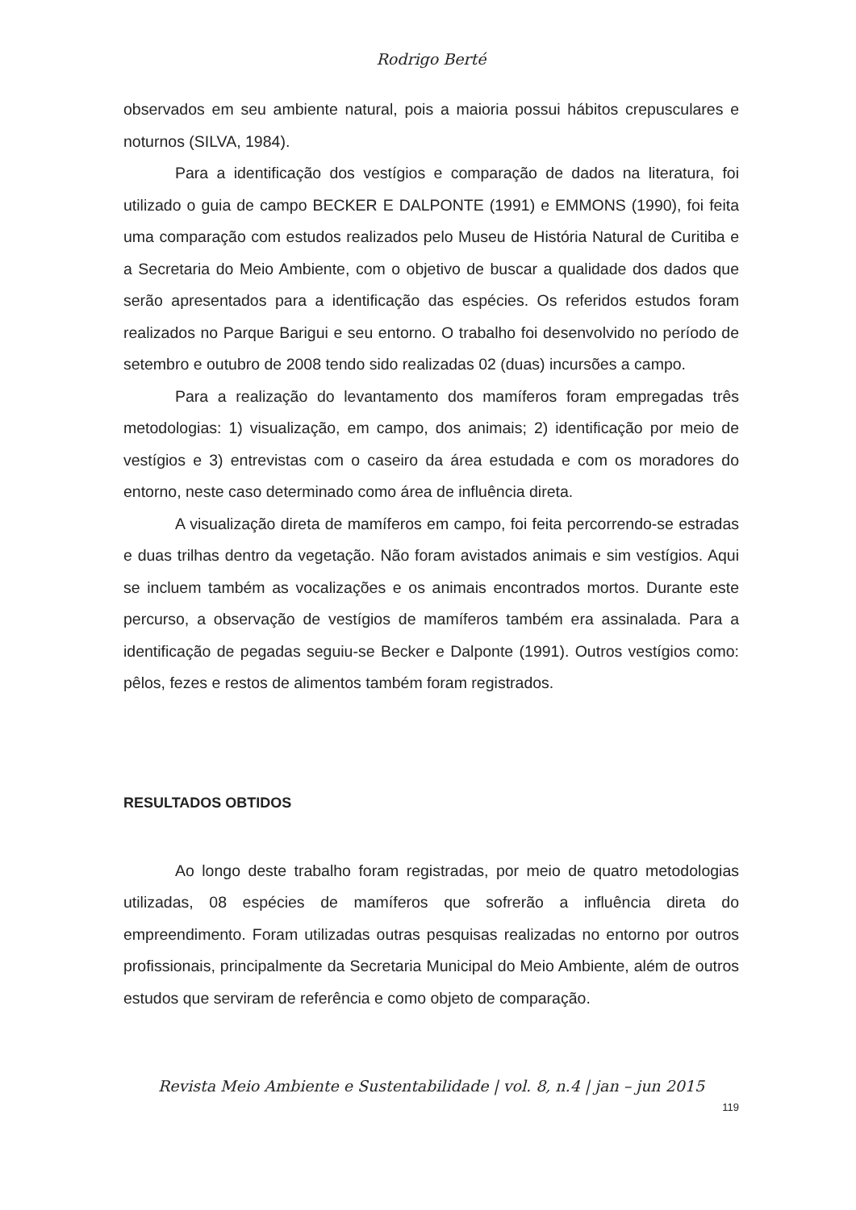Rodrigo Berté
observados em seu ambiente natural, pois a maioria possui hábitos crepusculares e noturnos (SILVA, 1984).
Para a identificação dos vestígios e comparação de dados na literatura, foi utilizado o guia de campo BECKER E DALPONTE (1991) e EMMONS (1990), foi feita uma comparação com estudos realizados pelo Museu de História Natural de Curitiba e a Secretaria do Meio Ambiente, com o objetivo de buscar a qualidade dos dados que serão apresentados para a identificação das espécies. Os referidos estudos foram realizados no Parque Barigui e seu entorno. O trabalho foi desenvolvido no período de setembro e outubro de 2008 tendo sido realizadas 02 (duas) incursões a campo.
Para a realização do levantamento dos mamíferos foram empregadas três metodologias: 1) visualização, em campo, dos animais; 2) identificação por meio de vestígios e 3) entrevistas com o caseiro da área estudada e com os moradores do entorno, neste caso determinado como área de influência direta.
A visualização direta de mamíferos em campo, foi feita percorrendo-se estradas e duas trilhas dentro da vegetação. Não foram avistados animais e sim vestígios. Aqui se incluem também as vocalizações e os animais encontrados mortos. Durante este percurso, a observação de vestígios de mamíferos também era assinalada. Para a identificação de pegadas seguiu-se Becker e Dalponte (1991). Outros vestígios como: pêlos, fezes e restos de alimentos também foram registrados.
RESULTADOS OBTIDOS
Ao longo deste trabalho foram registradas, por meio de quatro metodologias utilizadas, 08 espécies de mamíferos que sofrerão a influência direta do empreendimento. Foram utilizadas outras pesquisas realizadas no entorno por outros profissionais, principalmente da Secretaria Municipal do Meio Ambiente, além de outros estudos que serviram de referência e como objeto de comparação.
Revista Meio Ambiente e Sustentabilidade | vol. 8, n.4 | jan – jun 2015
119